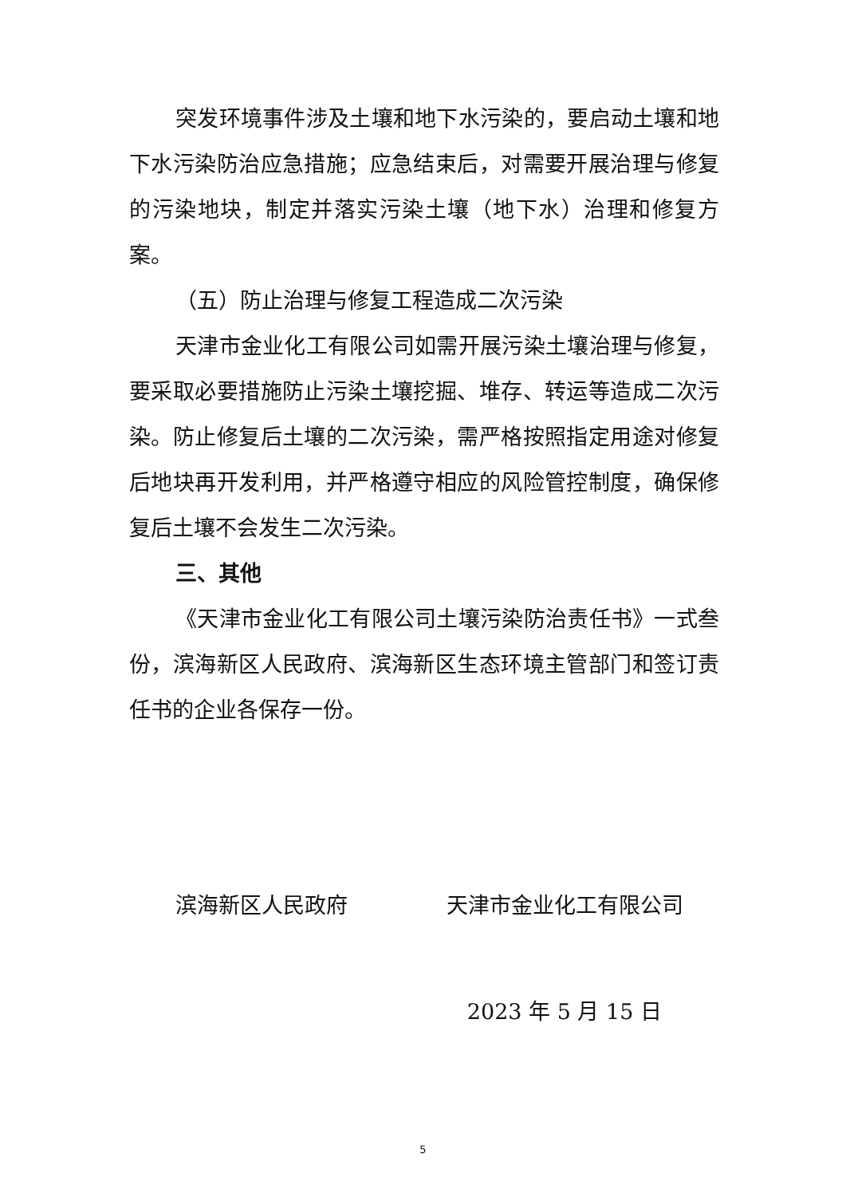突发环境事件涉及土壤和地下水污染的，要启动土壤和地下水污染防治应急措施；应急结束后，对需要开展治理与修复的污染地块，制定并落实污染土壤（地下水）治理和修复方案。
（五）防止治理与修复工程造成二次污染
天津市金业化工有限公司如需开展污染土壤治理与修复，要采取必要措施防止污染土壤挖掘、堆存、转运等造成二次污染。防止修复后土壤的二次污染，需严格按照指定用途对修复后地块再开发利用，并严格遵守相应的风险管控制度，确保修复后土壤不会发生二次污染。
三、其他
《天津市金业化工有限公司土壤污染防治责任书》一式叁份，滨海新区人民政府、滨海新区生态环境主管部门和签订责任书的企业各保存一份。
滨海新区人民政府 天津市金业化工有限公司
2023 年 5 月 15 日
5